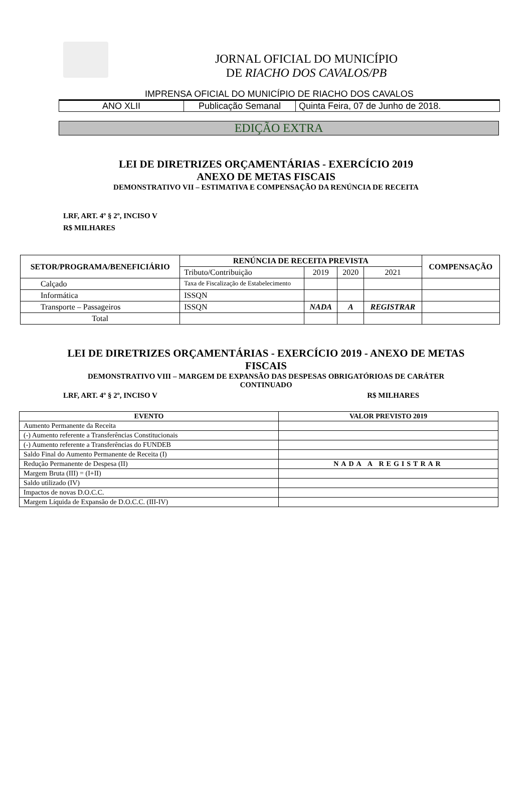JORNAL OFICIAL DO MUNICÍPIO
DE RIACHO DOS CAVALOS/PB
IMPRENSA OFICIAL DO MUNICÍPIO DE RIACHO DOS CAVALOS
| ANO XLII | Publicação Semanal | Quinta Feira, 07 de Junho de 2018. |
EDIÇÃO EXTRA
LEI DE DIRETRIZES ORÇAMENTÁRIAS - EXERCÍCIO 2019
ANEXO DE METAS FISCAIS
DEMONSTRATIVO VII – ESTIMATIVA E COMPENSAÇÃO DA RENÚNCIA DE RECEITA
LRF, ART. 4º § 2º, INCISO V
R$ MILHARES
| SETOR/PROGRAMA/BENEFICIÁRIO | RENÚNCIA DE RECEITA PREVISTA | | | | COMPENSAÇÃO |
| --- | --- | --- | --- | --- | --- |
| | Tributo/Contribuição | 2019 | 2020 | 2021 | |
| Calçado | Taxa de Fiscalização de Estabelecimento | | | | |
| Informática | ISSQN | | | | |
| Transporte – Passageiros | ISSQN | NADA | A | REGISTRAR | |
| Total | | | | | |
LEI DE DIRETRIZES ORÇAMENTÁRIAS - EXERCÍCIO 2019 - ANEXO DE METAS
FISCAIS
DEMONSTRATIVO VIII – MARGEM DE EXPANSÃO DAS DESPESAS OBRIGATÓRIOAS DE CARÁTER
CONTINUADO
LRF, ART. 4º § 2º, INCISO V R$ MILHARES
| EVENTO | VALOR PREVISTO 2019 |
| --- | --- |
| Aumento Permanente da Receita | |
| (-) Aumento referente a Transferências Constitucionais | |
| (-) Aumento referente a Transferências do FUNDEB | |
| Saldo Final do Aumento Permanente de Receita (I) | |
| Redução Permanente de Despesa (II) | NADA A REGISTRAR |
| Margem Bruta (III) = (I+II) | |
| Saldo utilizado (IV) | |
| Impactos de novas D.O.C.C. | |
| Margem Líquida de Expansão de D.O.C.C. (III-IV) | |